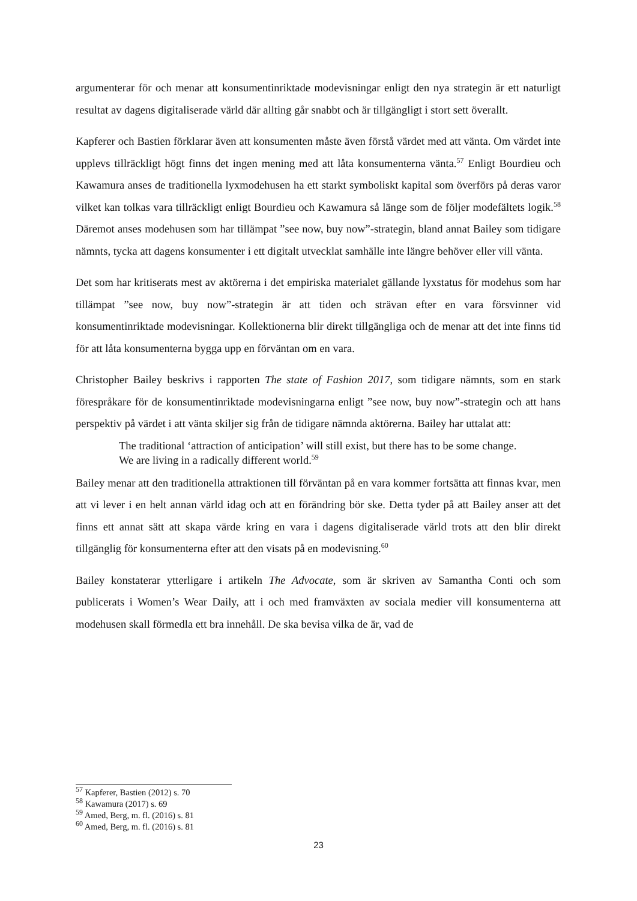argumenterar för och menar att konsumentinriktade modevisningar enligt den nya strategin är ett naturligt resultat av dagens digitaliserade värld där allting går snabbt och är tillgängligt i stort sett överallt.
Kapferer och Bastien förklarar även att konsumenten måste även förstå värdet med att vänta. Om värdet inte upplevs tillräckligt högt finns det ingen mening med att låta konsumenterna vänta.<sup>57</sup> Enligt Bourdieu och Kawamura anses de traditionella lyxmodehusen ha ett starkt symboliskt kapital som överförs på deras varor vilket kan tolkas vara tillräckligt enligt Bourdieu och Kawamura så länge som de följer modefältets logik.<sup>58</sup> Däremot anses modehusen som har tillämpat ”see now, buy now”-strategin, bland annat Bailey som tidigare nämnts, tycka att dagens konsumenter i ett digitalt utvecklat samhälle inte längre behöver eller vill vänta.
Det som har kritiserats mest av aktörerna i det empiriska materialet gällande lyxstatus för modehus som har tillämpat ”see now, buy now”-strategin är att tiden och strävan efter en vara försvinner vid konsumentinriktade modevisningar. Kollektionerna blir direkt tillgängliga och de menar att det inte finns tid för att låta konsumenterna bygga upp en förväntan om en vara.
Christopher Bailey beskrivs i rapporten The state of Fashion 2017, som tidigare nämnts, som en stark förespråkare för de konsumentinriktade modevisningarna enligt ”see now, buy now”-strategin och att hans perspektiv på värdet i att vänta skiljer sig från de tidigare nämnda aktörerna. Bailey har uttalat att:
The traditional ‘attraction of anticipation’ will still exist, but there has to be some change. We are living in a radically different world.<sup>59</sup>
Bailey menar att den traditionella attraktionen till förväntan på en vara kommer fortsätta att finnas kvar, men att vi lever i en helt annan värld idag och att en förändring bör ske. Detta tyder på att Bailey anser att det finns ett annat sätt att skapa värde kring en vara i dagens digitaliserade värld trots att den blir direkt tillgänglig för konsumenterna efter att den visats på en modevisning.<sup>60</sup>
Bailey konstaterar ytterligare i artikeln The Advocate, som är skriven av Samantha Conti och som publicerats i Women’s Wear Daily, att i och med framväxten av sociala medier vill konsumenterna att modehusen skall förmedla ett bra innehåll. De ska bevisa vilka de är, vad de
<sup>57</sup> Kapferer, Bastien (2012) s. 70
<sup>58</sup> Kawamura (2017) s. 69
<sup>59</sup> Amed, Berg, m. fl. (2016) s. 81
<sup>60</sup> Amed, Berg, m. fl. (2016) s. 81
23